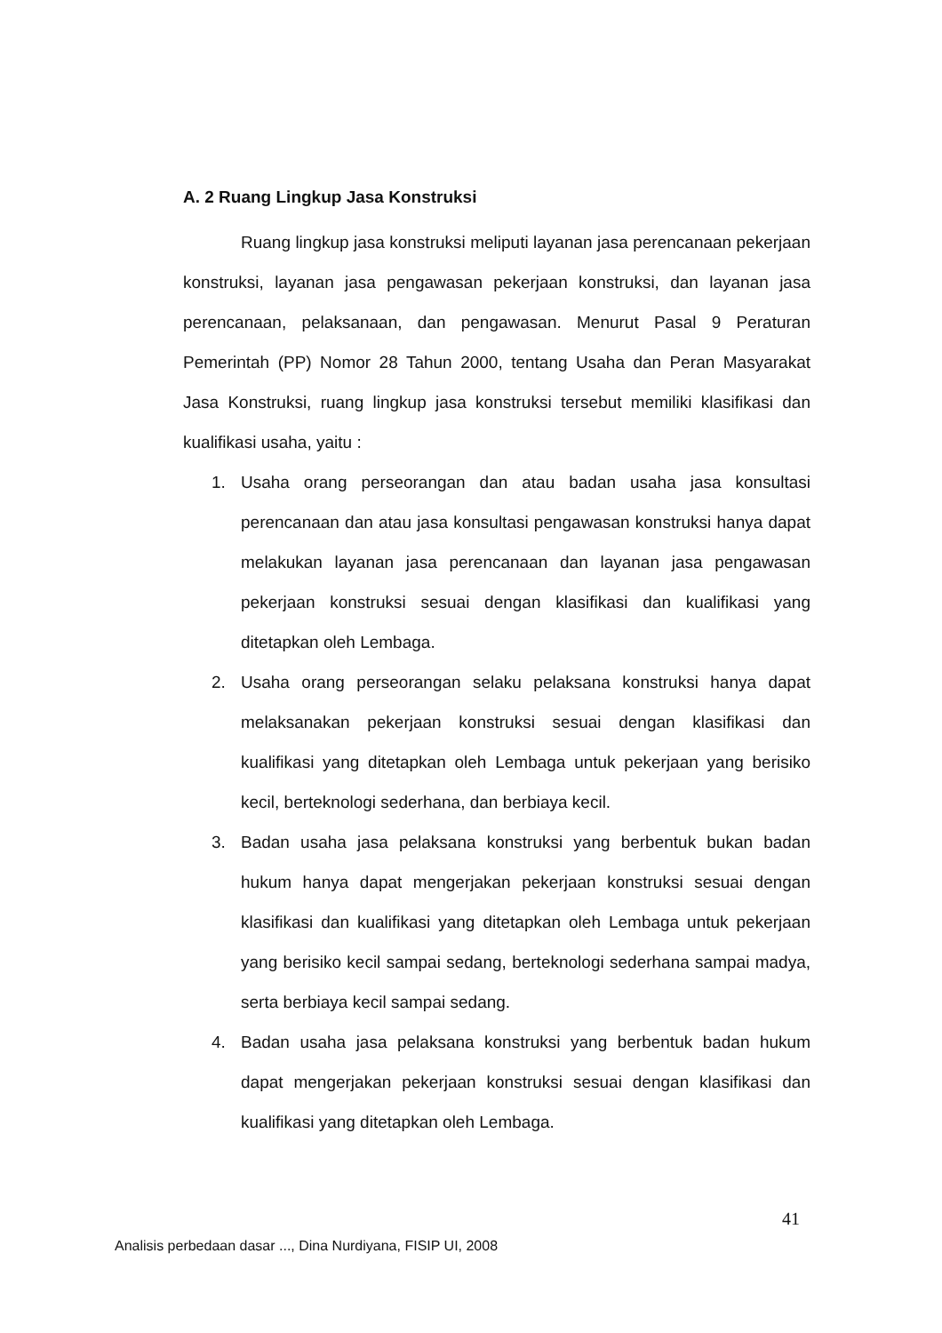A. 2 Ruang Lingkup Jasa Konstruksi
Ruang lingkup jasa konstruksi meliputi layanan jasa perencanaan pekerjaan konstruksi, layanan jasa pengawasan pekerjaan konstruksi, dan layanan jasa perencanaan, pelaksanaan, dan pengawasan. Menurut Pasal 9 Peraturan Pemerintah (PP) Nomor 28 Tahun 2000, tentang Usaha dan Peran Masyarakat Jasa Konstruksi, ruang lingkup jasa konstruksi tersebut memiliki klasifikasi dan kualifikasi usaha, yaitu :
1. Usaha orang perseorangan dan atau badan usaha jasa konsultasi perencanaan dan atau jasa konsultasi pengawasan konstruksi hanya dapat melakukan layanan jasa perencanaan dan layanan jasa pengawasan pekerjaan konstruksi sesuai dengan klasifikasi dan kualifikasi yang ditetapkan oleh Lembaga.
2. Usaha orang perseorangan selaku pelaksana konstruksi hanya dapat melaksanakan pekerjaan konstruksi sesuai dengan klasifikasi dan kualifikasi yang ditetapkan oleh Lembaga untuk pekerjaan yang berisiko kecil, berteknologi sederhana, dan berbiaya kecil.
3. Badan usaha jasa pelaksana konstruksi yang berbentuk bukan badan hukum hanya dapat mengerjakan pekerjaan konstruksi sesuai dengan klasifikasi dan kualifikasi yang ditetapkan oleh Lembaga untuk pekerjaan yang berisiko kecil sampai sedang, berteknologi sederhana sampai madya, serta berbiaya kecil sampai sedang.
4. Badan usaha jasa pelaksana konstruksi yang berbentuk badan hukum dapat mengerjakan pekerjaan konstruksi sesuai dengan klasifikasi dan kualifikasi yang ditetapkan oleh Lembaga.
41
Analisis perbedaan dasar ..., Dina Nurdiyana, FISIP UI, 2008